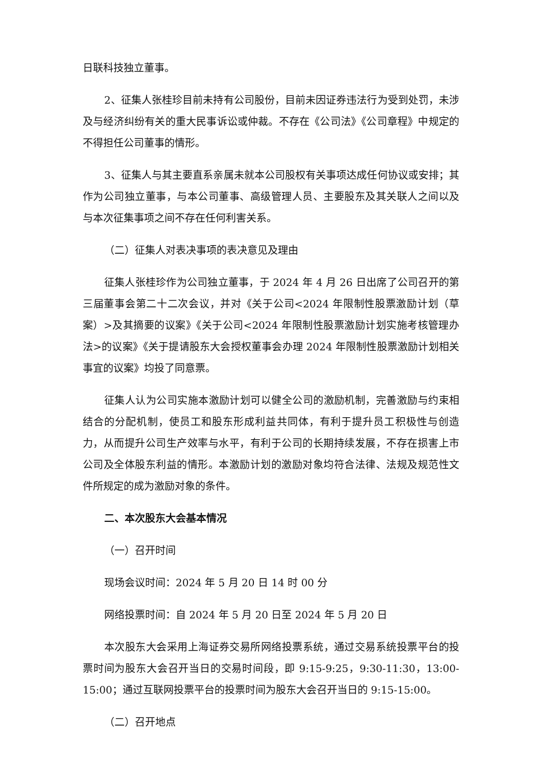日联科技独立董事。
2、征集人张桂珍目前未持有公司股份，目前未因证券违法行为受到处罚，未涉及与经济纠纷有关的重大民事诉讼或仲裁。不存在《公司法》《公司章程》中规定的不得担任公司董事的情形。
3、征集人与其主要直系亲属未就本公司股权有关事项达成任何协议或安排；其作为公司独立董事，与本公司董事、高级管理人员、主要股东及其关联人之间以及与本次征集事项之间不存在任何利害关系。
（二）征集人对表决事项的表决意见及理由
征集人张桂珍作为公司独立董事，于 2024 年 4 月 26 日出席了公司召开的第三届董事会第二十二次会议，并对《关于公司<2024 年限制性股票激励计划（草案）>及其摘要的议案》《关于公司<2024 年限制性股票激励计划实施考核管理办法>的议案》《关于提请股东大会授权董事会办理 2024 年限制性股票激励计划相关事宜的议案》均投了同意票。
征集人认为公司实施本激励计划可以健全公司的激励机制，完善激励与约束相结合的分配机制，使员工和股东形成利益共同体，有利于提升员工积极性与创造力，从而提升公司生产效率与水平，有利于公司的长期持续发展，不存在损害上市公司及全体股东利益的情形。本激励计划的激励对象均符合法律、法规及规范性文件所规定的成为激励对象的条件。
二、本次股东大会基本情况
（一）召开时间
现场会议时间：2024 年 5 月 20 日 14 时 00 分
网络投票时间：自 2024 年 5 月 20 日至 2024 年 5 月 20 日
本次股东大会采用上海证券交易所网络投票系统，通过交易系统投票平台的投票时间为股东大会召开当日的交易时间段，即 9:15-9:25，9:30-11:30，13:00-15:00；通过互联网投票平台的投票时间为股东大会召开当日的 9:15-15:00。
（二）召开地点